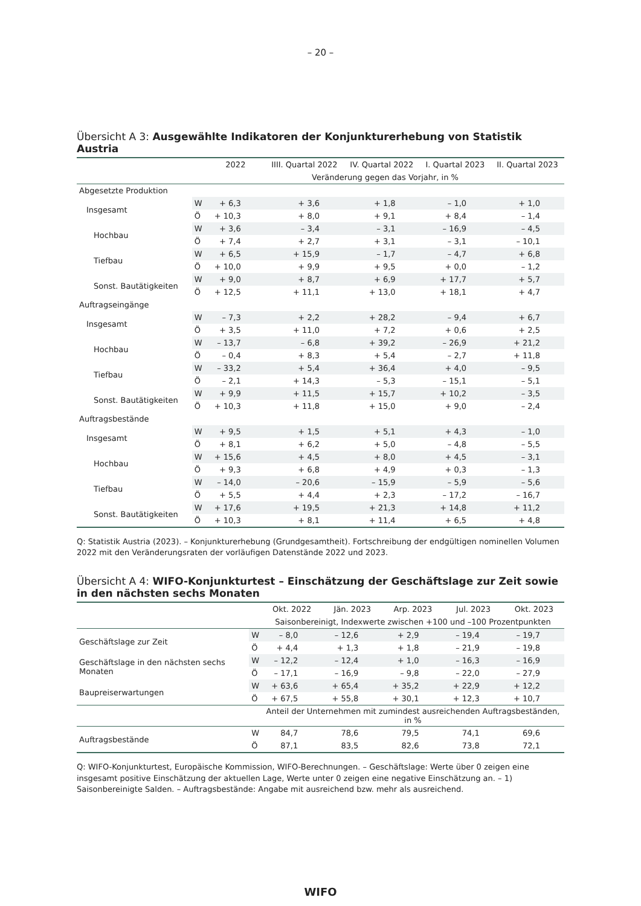– 20 –
Übersicht A 3: Ausgewählte Indikatoren der Konjunkturerhebung von Statistik Austria
| | | 2022 | IIII. Quartal 2022 | IV. Quartal 2022 | I. Quartal 2023 | II. Quartal 2023 |
| --- | --- | --- | --- | --- | --- | --- |
| | | Veränderung gegen das Vorjahr, in % | | | | |
| Abgesetzte Produktion | | | | | | |
| Insgesamt | W | + 6,3 | + 3,6 | + 1,8 | – 1,0 | + 1,0 |
| | Ö | + 10,3 | + 8,0 | + 9,1 | + 8,4 | – 1,4 |
| Hochbau | W | + 3,6 | – 3,4 | – 3,1 | – 16,9 | – 4,5 |
| | Ö | + 7,4 | + 2,7 | + 3,1 | – 3,1 | – 10,1 |
| Tiefbau | W | + 6,5 | + 15,9 | – 1,7 | – 4,7 | + 6,8 |
| | Ö | + 10,0 | + 9,9 | + 9,5 | + 0,0 | – 1,2 |
| Sonst. Bautätigkeiten | W | + 9,0 | + 8,7 | + 6,9 | + 17,7 | + 5,7 |
| | Ö | + 12,5 | + 11,1 | + 13,0 | + 18,1 | + 4,7 |
| Auftragseingänge | | | | | | |
| Insgesamt | W | – 7,3 | + 2,2 | + 28,2 | – 9,4 | + 6,7 |
| | Ö | + 3,5 | + 11,0 | + 7,2 | + 0,6 | + 2,5 |
| Hochbau | W | – 13,7 | – 6,8 | + 39,2 | – 26,9 | + 21,2 |
| | Ö | – 0,4 | + 8,3 | + 5,4 | – 2,7 | + 11,8 |
| Tiefbau | W | – 33,2 | + 5,4 | + 36,4 | + 4,0 | – 9,5 |
| | Ö | – 2,1 | + 14,3 | – 5,3 | – 15,1 | – 5,1 |
| Sonst. Bautätigkeiten | W | + 9,9 | + 11,5 | + 15,7 | + 10,2 | – 3,5 |
| | Ö | + 10,3 | + 11,8 | + 15,0 | + 9,0 | – 2,4 |
| Auftragsbestände | | | | | | |
| Insgesamt | W | + 9,5 | + 1,5 | + 5,1 | + 4,3 | – 1,0 |
| | Ö | + 8,1 | + 6,2 | + 5,0 | – 4,8 | – 5,5 |
| Hochbau | W | + 15,6 | + 4,5 | + 8,0 | + 4,5 | – 3,1 |
| | Ö | + 9,3 | + 6,8 | + 4,9 | + 0,3 | – 1,3 |
| Tiefbau | W | – 14,0 | – 20,6 | – 15,9 | – 5,9 | – 5,6 |
| | Ö | + 5,5 | + 4,4 | + 2,3 | – 17,2 | – 16,7 |
| Sonst. Bautätigkeiten | W | + 17,6 | + 19,5 | + 21,3 | + 14,8 | + 11,2 |
| | Ö | + 10,3 | + 8,1 | + 11,4 | + 6,5 | + 4,8 |
Q: Statistik Austria (2023). – Konjunkturerhebung (Grundgesamtheit). Fortschreibung der endgültigen nominellen Volumen 2022 mit den Veränderungsraten der vorläufigen Datenstände 2022 und 2023.
Übersicht A 4: WIFO-Konjunkturtest – Einschätzung der Geschäftslage zur Zeit sowie in den nächsten sechs Monaten
| | | Okt. 2022 | Jän. 2023 | Arp. 2023 | Jul. 2023 | Okt. 2023 |
| --- | --- | --- | --- | --- | --- | --- |
| | | Saisonbereinigt, Indexwerte zwischen +100 und –100 Prozentpunkten | | | | |
| Geschäftslage zur Zeit | W | – 8,0 | – 12,6 | + 2,9 | – 19,4 | – 19,7 |
| | Ö | + 4,4 | + 1,3 | + 1,8 | – 21,9 | – 19,8 |
| Geschäftslage in den nächsten sechs Monaten | W | – 12,2 | – 12,4 | + 1,0 | – 16,3 | – 16,9 |
| | Ö | – 17,1 | – 16,9 | – 9,8 | – 22,0 | – 27,9 |
| Baupreiserwartungen | W | + 63,6 | + 65,4 | + 35,2 | + 22,9 | + 12,2 |
| | Ö | + 67,5 | + 55,8 | + 30,1 | + 12,3 | + 10,7 |
| | | Anteil der Unternehmen mit zumindest ausreichenden Auftragsbeständen, in % | | | | |
| Auftragsbestände | W | 84,7 | 78,6 | 79,5 | 74,1 | 69,6 |
| | Ö | 87,1 | 83,5 | 82,6 | 73,8 | 72,1 |
Q: WIFO-Konjunkturtest, Europäische Kommission, WIFO-Berechnungen. – Geschäftslage: Werte über 0 zeigen eine insgesamt positive Einschätzung der aktuellen Lage, Werte unter 0 zeigen eine negative Einschätzung an. – 1) Saisonbereinigte Salden. – Auftragsbestände: Angabe mit ausreichend bzw. mehr als ausreichend.
WIFO